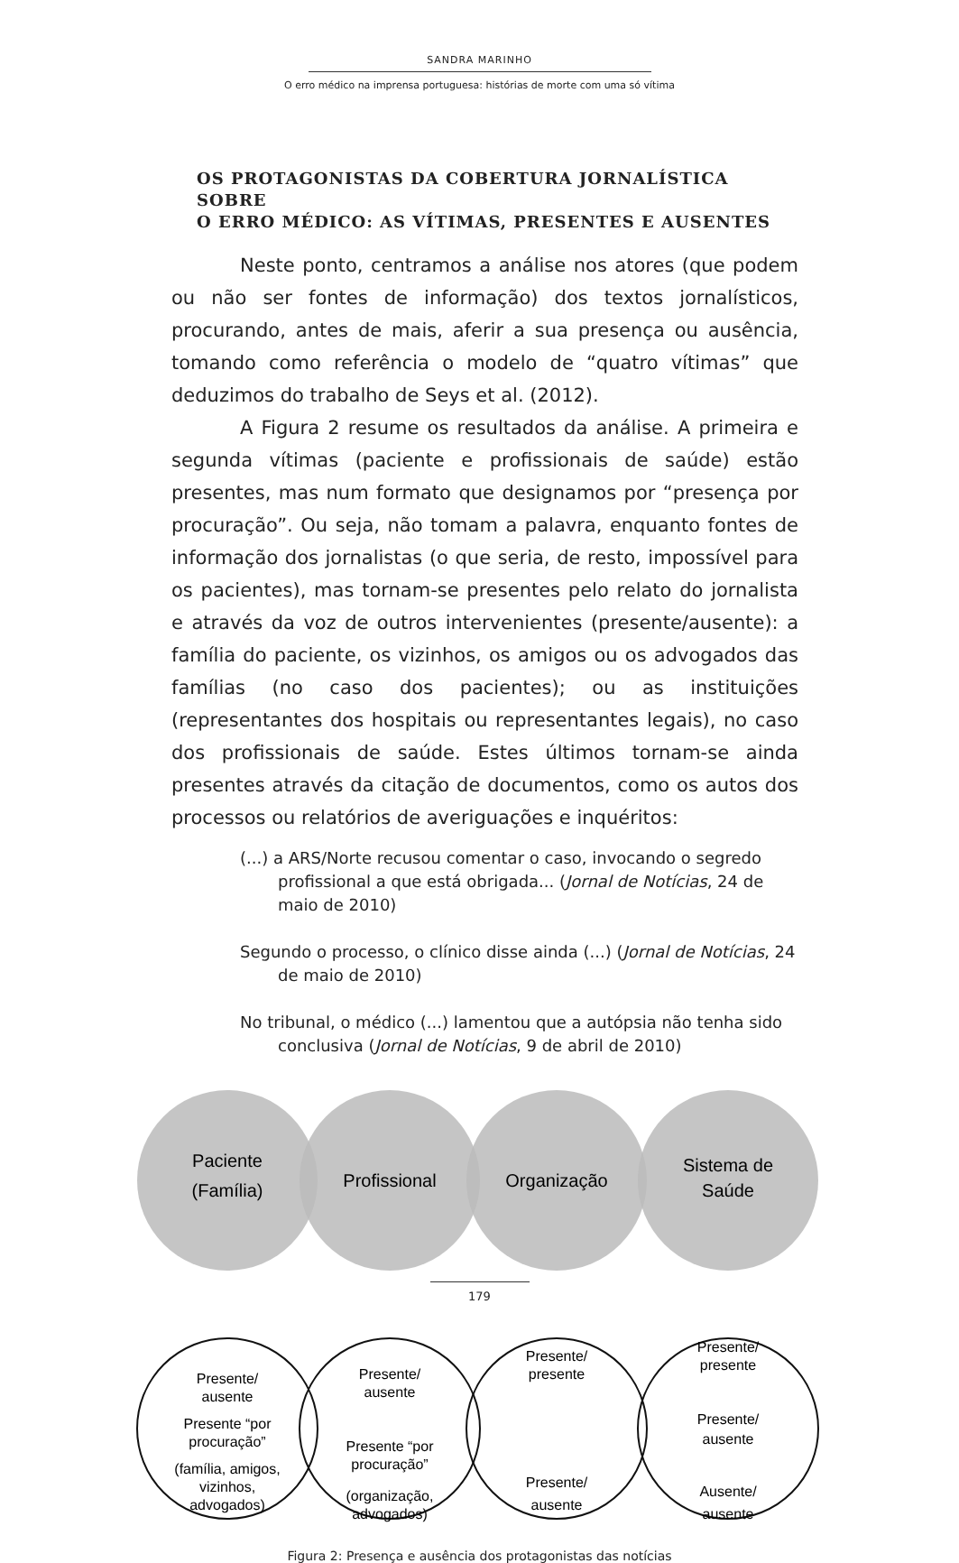SANDRA MARINHO
O erro médico na imprensa portuguesa: histórias de morte com uma só vítima
OS PROTAGONISTAS DA COBERTURA JORNALÍSTICA SOBRE
O ERRO MÉDICO: AS VÍTIMAS, PRESENTES E AUSENTES
Neste ponto, centramos a análise nos atores (que podem ou não ser fontes de informação) dos textos jornalísticos, procurando, antes de mais, aferir a sua presença ou ausência, tomando como referência o modelo de “quatro vítimas” que deduzimos do trabalho de Seys et al. (2012).
A Figura 2 resume os resultados da análise. A primeira e segunda vítimas (paciente e profissionais de saúde) estão presentes, mas num formato que designamos por “presença por procuração”. Ou seja, não tomam a palavra, enquanto fontes de informação dos jornalistas (o que seria, de resto, impossível para os pacientes), mas tornam-se presentes pelo relato do jornalista e através da voz de outros intervenientes (presente/ausente): a família do paciente, os vizinhos, os amigos ou os advogados das famílias (no caso dos pacientes); ou as instituições (representantes dos hospitais ou representantes legais), no caso dos profissionais de saúde. Estes últimos tornam-se ainda presentes através da citação de documentos, como os autos dos processos ou relatórios de averiguações e inquéritos:
(...) a ARS/Norte recusou comentar o caso, invocando o segredo profissional a que está obrigada... (Jornal de Notícias, 24 de maio de 2010)
Segundo o processo, o clínico disse ainda (...) (Jornal de Notícias, 24 de maio de 2010)
No tribunal, o médico (...) lamentou que a autópsia não tenha sido conclusiva (Jornal de Notícias, 9 de abril de 2010)
Paciente
(Família)
Profissional
Organização
Sistema de
Saúde
Presente/
ausente
Presente “por
procuração”
(família, amigos,
vizinhos,
advogados)
Presente/
ausente
Presente “por
procuração”
(organização,
advogados)
Presente/
presente
Presente/
ausente
Presente/
presente
Presente/
ausente
Ausente/
ausente
Figura 2: Presença e ausência dos protagonistas das notícias
179